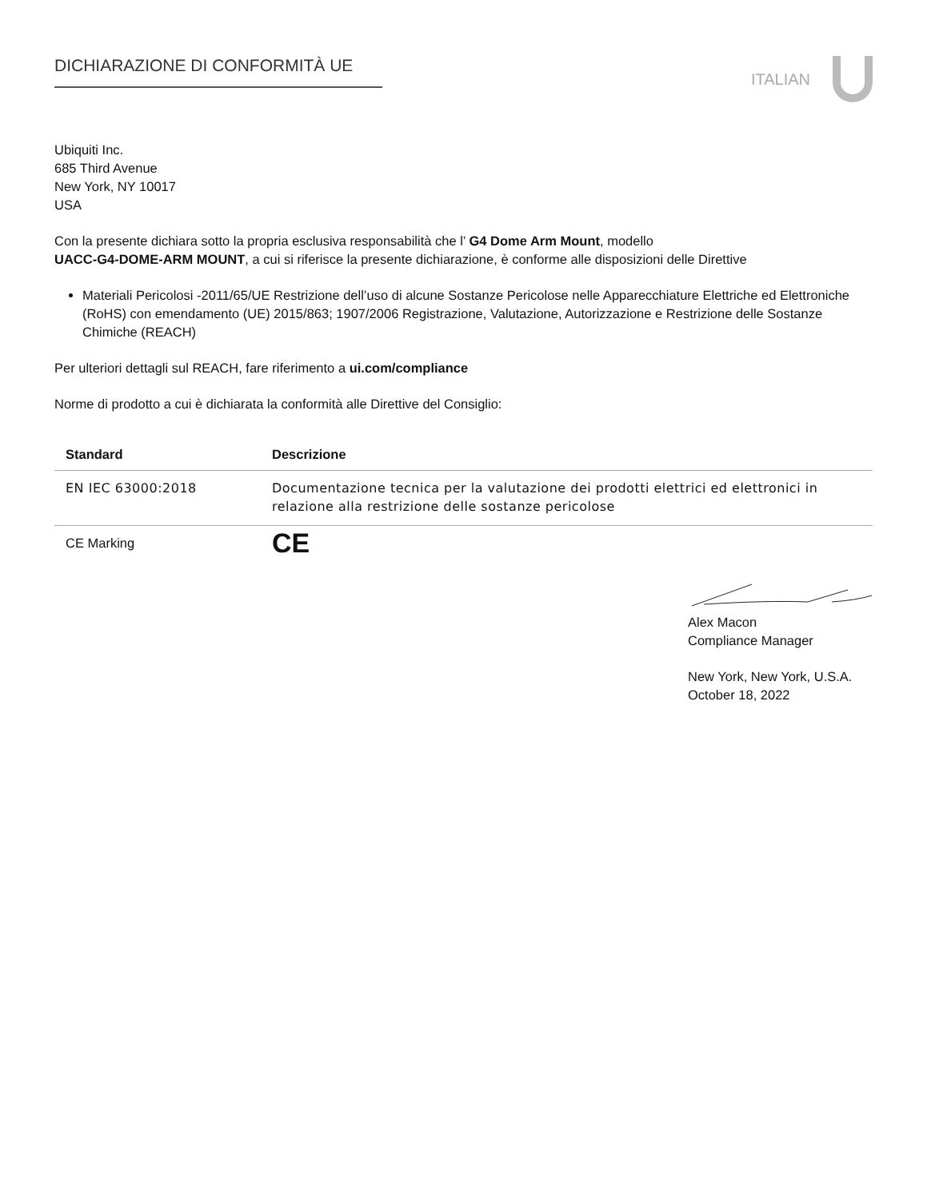DICHIARAZIONE DI CONFORMITÀ UE ITALIAN
Ubiquiti Inc.
685 Third Avenue
New York, NY 10017
USA
Con la presente dichiara sotto la propria esclusiva responsabilità che l’ G4 Dome Arm Mount, modello
UACC-G4-DOME-ARM MOUNT, a cui si riferisce la presente dichiarazione, è conforme alle disposizioni delle Direttive
Materiali Pericolosi -2011/65/UE Restrizione dell’uso di alcune Sostanze Pericolose nelle Apparecchiature Elettriche ed Elettroniche (RoHS) con emendamento (UE) 2015/863; 1907/2006 Registrazione, Valutazione, Autorizzazione e Restrizione delle Sostanze Chimiche (REACH)
Per ulteriori dettagli sul REACH, fare riferimento a ui.com/compliance
Norme di prodotto a cui è dichiarata la conformità alle Direttive del Consiglio:
| Standard | Descrizione |
| --- | --- |
| EN IEC 63000:2018 | Documentazione tecnica per la valutazione dei prodotti elettrici ed elettronici in relazione alla restrizione delle sostanze pericolose |
| CE Marking | CE |
Alex Macon
Compliance Manager
New York, New York, U.S.A.
October 18, 2022